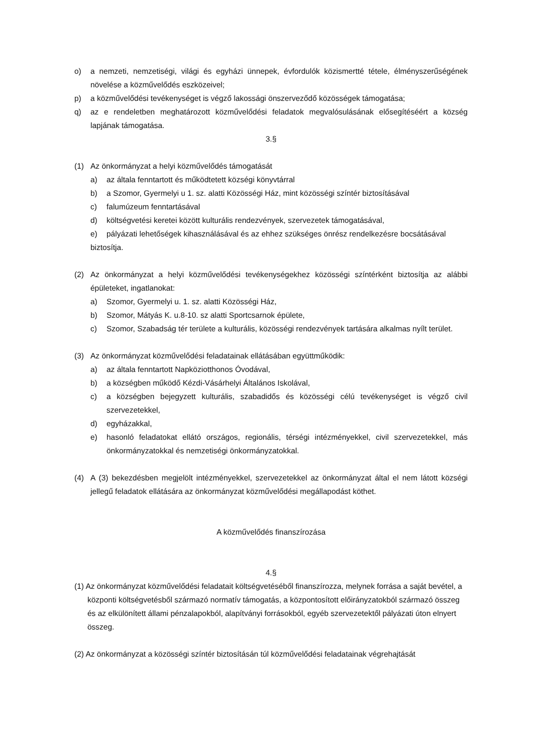o) a nemzeti, nemzetiségi, világi és egyházi ünnepek, évfordulók közismertté tétele, élményszerűségének növelése a közművelődés eszközeivel;
p) a közművelődési tevékenységet is végző lakossági önszerveződő közösségek támogatása;
q) az e rendeletben meghatározott közművelődési feladatok megvalósulásának elősegítéséért a község lapjának támogatása.
3.§
(1) Az önkormányzat a helyi közművelődés támogatását
a) az általa fenntartott és működtetett községi könyvtárral
b) a Szomor, Gyermelyi u 1. sz. alatti Közösségi Ház, mint közösségi színtér biztosításával
c) falumúzeum fenntartásával
d) költségvetési keretei között kulturális rendezvények, szervezetek támogatásával,
e) pályázati lehetőségek kihasználásával és az ehhez szükséges önrész rendelkezésre bocsátásával
biztosítja.
(2) Az önkormányzat a helyi közművelődési tevékenységekhez közösségi színtérként biztosítja az alábbi épületeket, ingatlanokat:
a) Szomor, Gyermelyi u. 1. sz. alatti Közösségi Ház,
b) Szomor, Mátyás K. u.8-10. sz alatti Sportcsarnok épülete,
c) Szomor, Szabadság tér területe a kulturális, közösségi rendezvények tartására alkalmas nyílt terület.
(3) Az önkormányzat közművelődési feladatainak ellátásában együttműködik:
a) az általa fenntartott Napköziotthonos Óvodával,
b) a községben működő Kézdi-Vásárhelyi Általános Iskolával,
c) a községben bejegyzett kulturális, szabadidős és közösségi célú tevékenységet is végző civil szervezetekkel,
d) egyházakkal,
e) hasonló feladatokat ellátó országos, regionális, térségi intézményekkel, civil szervezetekkel, más önkormányzatokkal és nemzetiségi önkormányzatokkal.
(4) A (3) bekezdésben megjelölt intézményekkel, szervezetekkel az önkormányzat által el nem látott községi jellegű feladatok ellátására az önkormányzat közművelődési megállapodást köthet.
A közművelődés finanszírozása
4.§
(1) Az önkormányzat közművelődési feladatait költségvetéséből finanszírozza, melynek forrása a saját bevétel, a központi költségvetésből származó normatív támogatás, a központosított előirányzatokból származó összeg és az elkülönített állami pénzalapokból, alapítványi forrásokból, egyéb szervezetektől pályázati úton elnyert összeg.
(2) Az önkormányzat a közösségi színtér biztosításán túl közművelődési feladatainak végrehajtását